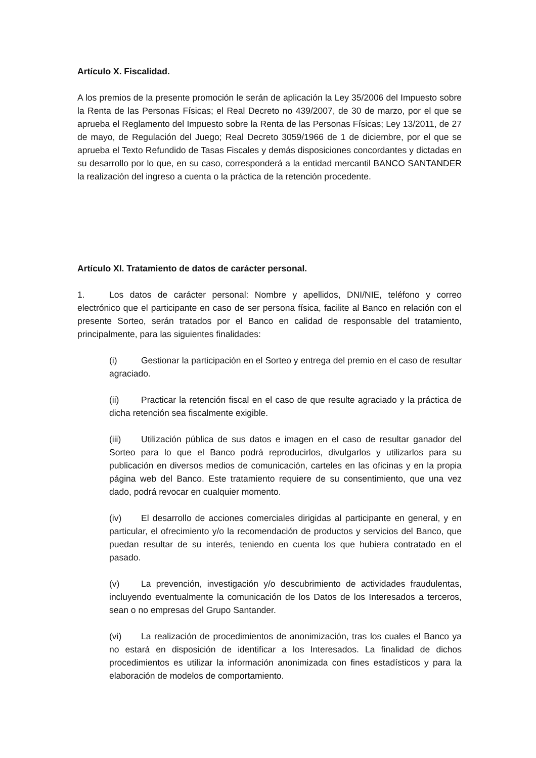Artículo X. Fiscalidad.
A los premios de la presente promoción le serán de aplicación la Ley 35/2006 del Impuesto sobre la Renta de las Personas Físicas; el Real Decreto no 439/2007, de 30 de marzo, por el que se aprueba el Reglamento del Impuesto sobre la Renta de las Personas Físicas; Ley 13/2011, de 27 de mayo, de Regulación del Juego; Real Decreto 3059/1966 de 1 de diciembre, por el que se aprueba el Texto Refundido de Tasas Fiscales y demás disposiciones concordantes y dictadas en su desarrollo por lo que, en su caso, corresponderá a la entidad mercantil BANCO SANTANDER la realización del ingreso a cuenta o la práctica de la retención procedente.
Artículo XI. Tratamiento de datos de carácter personal.
1. Los datos de carácter personal: Nombre y apellidos, DNI/NIE, teléfono y correo electrónico que el participante en caso de ser persona física, facilite al Banco en relación con el presente Sorteo, serán tratados por el Banco en calidad de responsable del tratamiento, principalmente, para las siguientes finalidades:
(i) Gestionar la participación en el Sorteo y entrega del premio en el caso de resultar agraciado.
(ii) Practicar la retención fiscal en el caso de que resulte agraciado y la práctica de dicha retención sea fiscalmente exigible.
(iii) Utilización pública de sus datos e imagen en el caso de resultar ganador del Sorteo para lo que el Banco podrá reproducirlos, divulgarlos y utilizarlos para su publicación en diversos medios de comunicación, carteles en las oficinas y en la propia página web del Banco. Este tratamiento requiere de su consentimiento, que una vez dado, podrá revocar en cualquier momento.
(iv) El desarrollo de acciones comerciales dirigidas al participante en general, y en particular, el ofrecimiento y/o la recomendación de productos y servicios del Banco, que puedan resultar de su interés, teniendo en cuenta los que hubiera contratado en el pasado.
(v) La prevención, investigación y/o descubrimiento de actividades fraudulentas, incluyendo eventualmente la comunicación de los Datos de los Interesados a terceros, sean o no empresas del Grupo Santander.
(vi) La realización de procedimientos de anonimización, tras los cuales el Banco ya no estará en disposición de identificar a los Interesados. La finalidad de dichos procedimientos es utilizar la información anonimizada con fines estadísticos y para la elaboración de modelos de comportamiento.